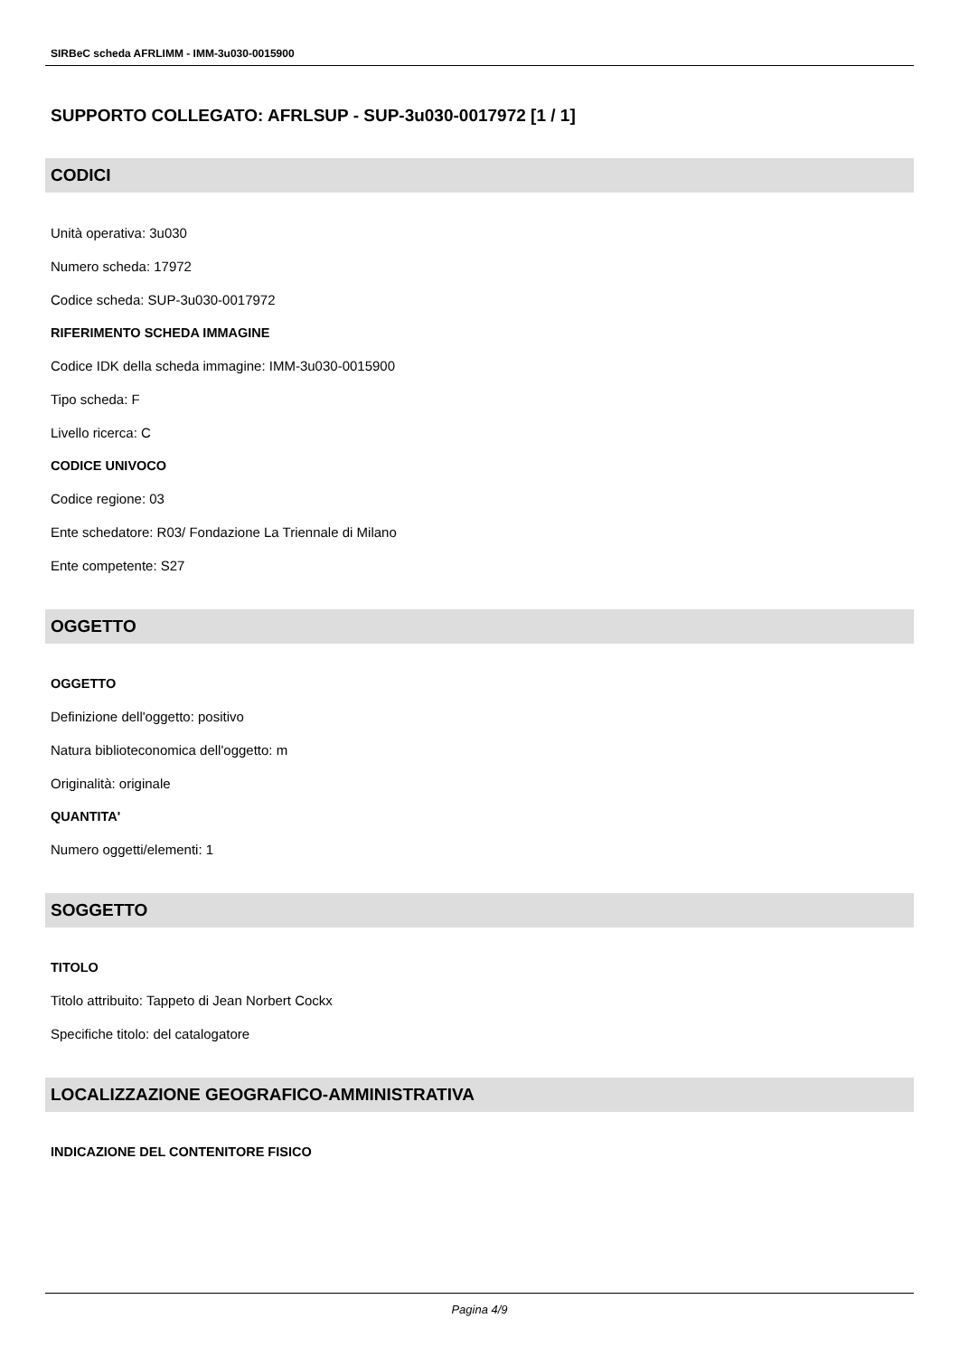SIRBeC scheda AFRLIMM - IMM-3u030-0015900
SUPPORTO COLLEGATO: AFRLSUP - SUP-3u030-0017972 [1 / 1]
CODICI
Unità operativa: 3u030
Numero scheda: 17972
Codice scheda: SUP-3u030-0017972
RIFERIMENTO SCHEDA IMMAGINE
Codice IDK della scheda immagine: IMM-3u030-0015900
Tipo scheda: F
Livello ricerca: C
CODICE UNIVOCO
Codice regione: 03
Ente schedatore: R03/ Fondazione La Triennale di Milano
Ente competente: S27
OGGETTO
OGGETTO
Definizione dell'oggetto: positivo
Natura biblioteconomica dell'oggetto: m
Originalità: originale
QUANTITA'
Numero oggetti/elementi: 1
SOGGETTO
TITOLO
Titolo attribuito: Tappeto di Jean Norbert Cockx
Specifiche titolo: del catalogatore
LOCALIZZAZIONE GEOGRAFICO-AMMINISTRATIVA
INDICAZIONE DEL CONTENITORE FISICO
Pagina 4/9